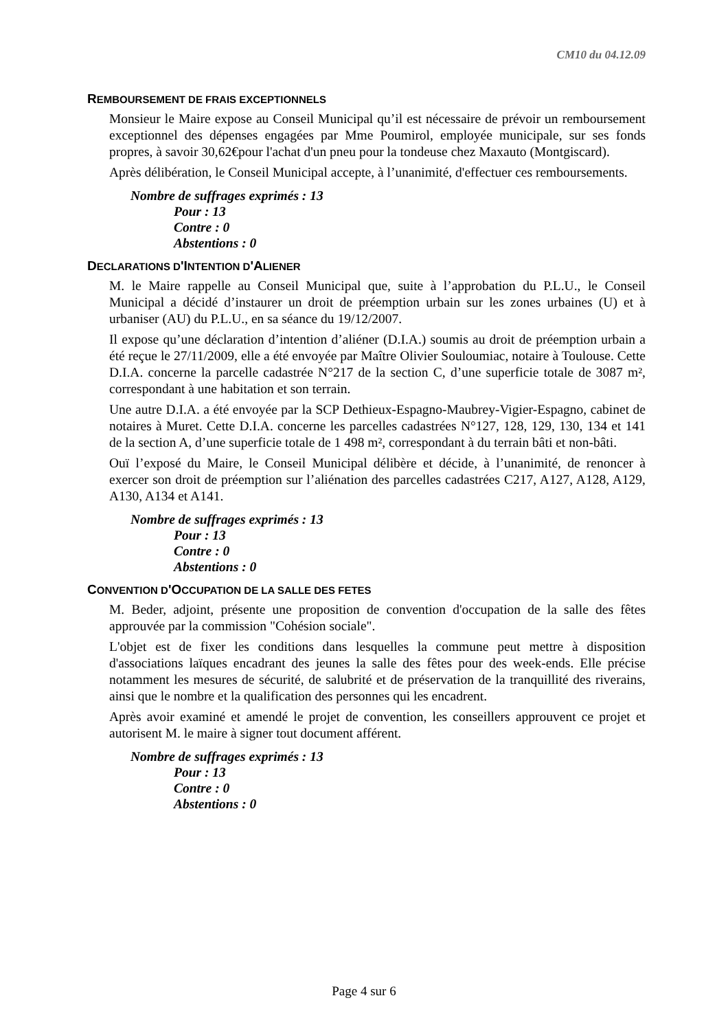CM10 du 04.12.09
REMBOURSEMENT DE FRAIS EXCEPTIONNELS
Monsieur le Maire expose au Conseil Municipal qu’il est nécessaire de prévoir un remboursement exceptionnel des dépenses engagées par Mme Poumirol, employée municipale, sur ses fonds propres, à savoir 30,62€pour l'achat d'un pneu pour la tondeuse chez Maxauto (Montgiscard).
Après délibération, le Conseil Municipal accepte, à l’unanimité, d'effectuer ces remboursements.
Nombre de suffrages exprimés : 13
Pour : 13
Contre : 0
Abstentions : 0
DECLARATIONS D'INTENTION D'ALIENER
M. le Maire rappelle au Conseil Municipal que, suite à l’approbation du P.L.U., le Conseil Municipal a décidé d’instaurer un droit de préemption urbain sur les zones urbaines (U) et à urbaniser (AU) du P.L.U., en sa séance du 19/12/2007.
Il expose qu’une déclaration d’intention d’aliéner (D.I.A.) soumis au droit de préemption urbain a été reçue le 27/11/2009, elle a été envoyée par Maître Olivier Souloumiac, notaire à Toulouse. Cette D.I.A. concerne la parcelle cadastrée N°217 de la section C, d’une superficie totale de 3087 m², correspondant à une habitation et son terrain.
Une autre D.I.A. a été envoyée par la SCP Dethieux-Espagno-Maubrey-Vigier-Espagno, cabinet de notaires à Muret. Cette D.I.A. concerne les parcelles cadastrées N°127, 128, 129, 130, 134 et 141 de la section A, d’une superficie totale de 1 498 m², correspondant à du terrain bâti et non-bâti.
Ouï l’exposé du Maire, le Conseil Municipal délibère et décide, à l’unanimité, de renoncer à exercer son droit de préemption sur l’aliénation des parcelles cadastrées C217, A127, A128, A129, A130, A134 et A141.
Nombre de suffrages exprimés : 13
Pour : 13
Contre : 0
Abstentions : 0
CONVENTION D'OCCUPATION DE LA SALLE DES FETES
M. Beder, adjoint, présente une proposition de convention d'occupation de la salle des fêtes approuvée par la commission "Cohésion sociale".
L'objet est de fixer les conditions dans lesquelles la commune peut mettre à disposition d'associations laïques encadrant des jeunes la salle des fêtes pour des week-ends. Elle précise notamment les mesures de sécurité, de salubrité et de préservation de la tranquillité des riverains, ainsi que le nombre et la qualification des personnes qui les encadrent.
Après avoir examiné et amendé le projet de convention, les conseillers approuvent ce projet et autorisent M. le maire à signer tout document afférent.
Nombre de suffrages exprimés : 13
Pour : 13
Contre : 0
Abstentions : 0
Page 4 sur 6